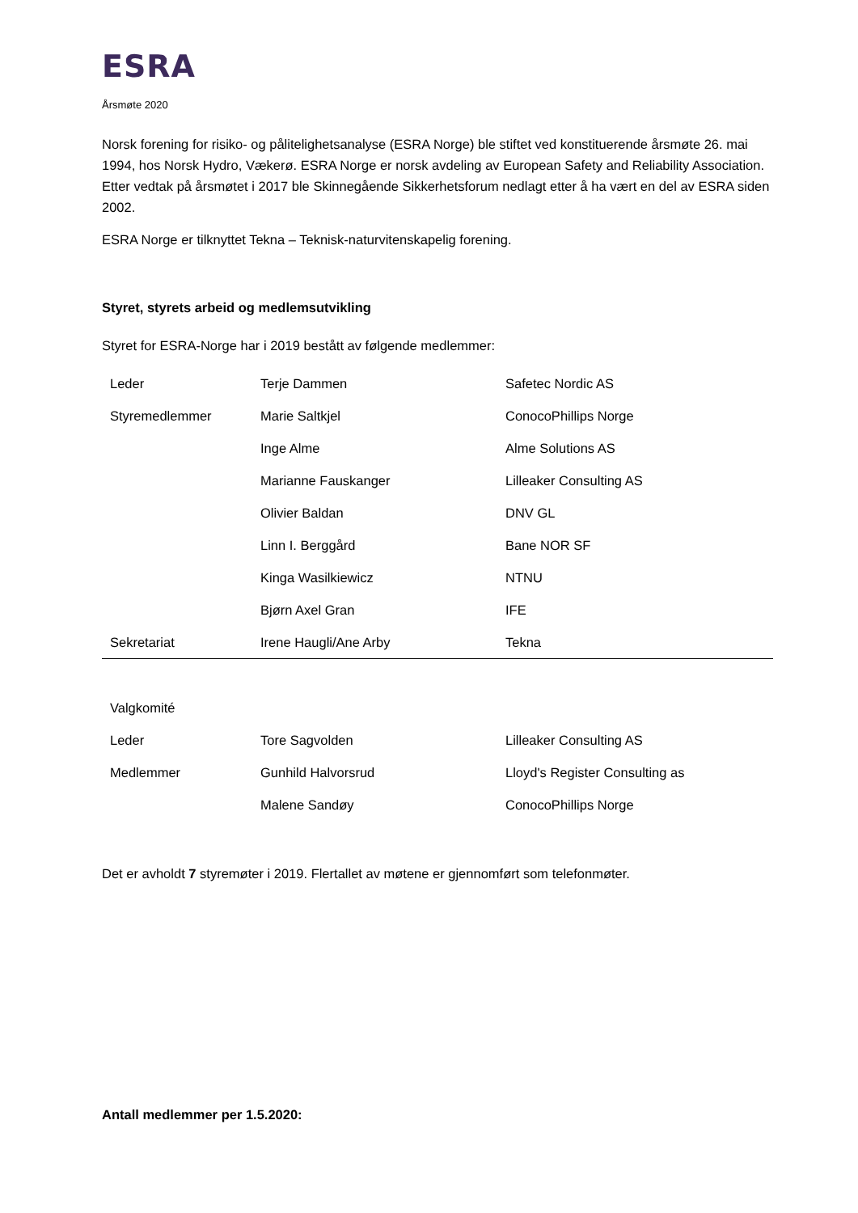ESRA
Årsmøte 2020
Norsk forening for risiko- og pålitelighetsanalyse (ESRA Norge) ble stiftet ved konstituerende årsmøte 26. mai 1994, hos Norsk Hydro, Vækerø. ESRA Norge er norsk avdeling av European Safety and Reliability Association. Etter vedtak på årsmøtet i 2017 ble Skinnegående Sikkerhetsforum nedlagt etter å ha vært en del av ESRA siden 2002.
ESRA Norge er tilknyttet Tekna – Teknisk-naturvitenskapelig forening.
Styret, styrets arbeid og medlemsutvikling
Styret for ESRA-Norge har i 2019 bestått av følgende medlemmer:
| Leder | Terje Dammen | Safetec Nordic AS |
| Styremedlemmer | Marie Saltkjel | ConocoPhillips Norge |
| | Inge Alme | Alme Solutions AS |
| | Marianne Fauskanger | Lilleaker Consulting AS |
| | Olivier Baldan | DNV GL |
| | Linn I. Berggård | Bane NOR SF |
| | Kinga Wasilkiewicz | NTNU |
| | Bjørn Axel Gran | IFE |
| Sekretariat | Irene Haugli/Ane Arby | Tekna |
| Valgkomité | | |
| Leder | Tore Sagvolden | Lilleaker Consulting AS |
| Medlemmer | Gunhild Halvorsrud | Lloyd's Register Consulting as |
| | Malene Sandøy | ConocoPhillips Norge |
Det er avholdt 7 styremøter i 2019. Flertallet av møtene er gjennomført som telefonmøter.
Antall medlemmer per 1.5.2020: